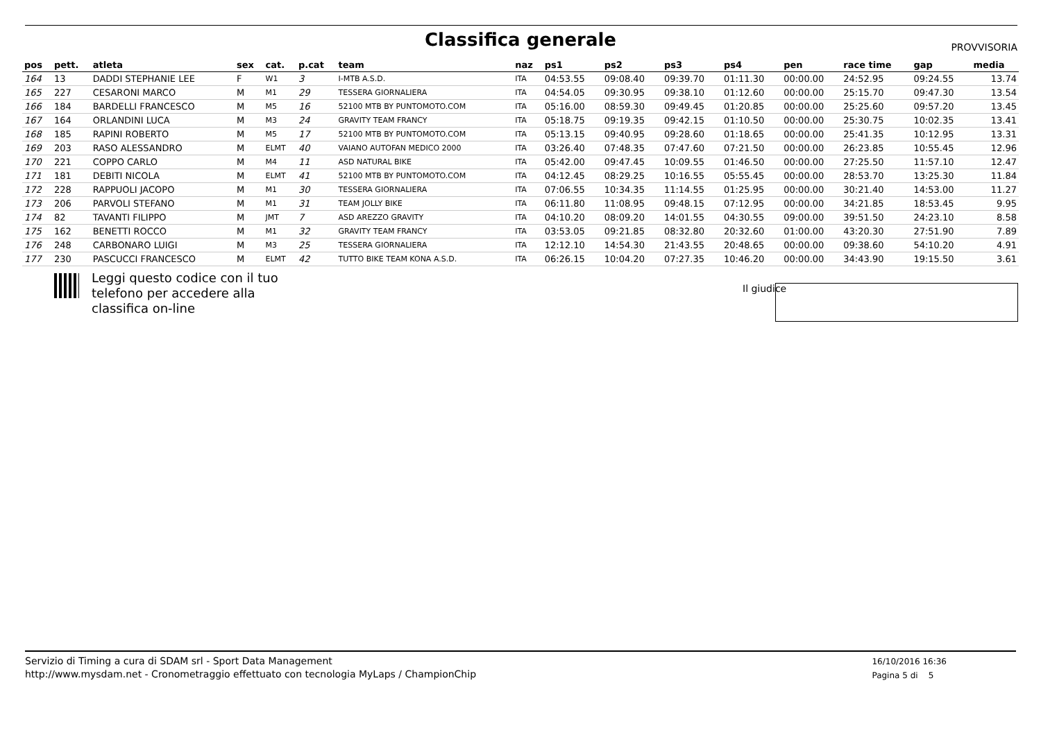Classifica generale
PROVVISORIA
| pos | pett. | atleta | sex | cat. | p.cat | team | naz | ps1 | ps2 | ps3 | ps4 | pen | race time | gap | media |
| --- | --- | --- | --- | --- | --- | --- | --- | --- | --- | --- | --- | --- | --- | --- | --- |
| 164 | 13 | DADDI STEPHANIE LEE | F | W1 | 3 | I-MTB A.S.D. | ITA | 04:53.55 | 09:08.40 | 09:39.70 | 01:11.30 | 00:00.00 | 24:52.95 | 09:24.55 | 13.74 |
| 165 | 227 | CESARONI MARCO | M | M1 | 29 | TESSERA GIORNALIERA | ITA | 04:54.05 | 09:30.95 | 09:38.10 | 01:12.60 | 00:00.00 | 25:15.70 | 09:47.30 | 13.54 |
| 166 | 184 | BARDELLI FRANCESCO | M | M5 | 16 | 52100 MTB BY PUNTOMOTO.COM | ITA | 05:16.00 | 08:59.30 | 09:49.45 | 01:20.85 | 00:00.00 | 25:25.60 | 09:57.20 | 13.45 |
| 167 | 164 | ORLANDINI LUCA | M | M3 | 24 | GRAVITY TEAM FRANCY | ITA | 05:18.75 | 09:19.35 | 09:42.15 | 01:10.50 | 00:00.00 | 25:30.75 | 10:02.35 | 13.41 |
| 168 | 185 | RAPINI ROBERTO | M | M5 | 17 | 52100 MTB BY PUNTOMOTO.COM | ITA | 05:13.15 | 09:40.95 | 09:28.60 | 01:18.65 | 00:00.00 | 25:41.35 | 10:12.95 | 13.31 |
| 169 | 203 | RASO ALESSANDRO | M | ELMT | 40 | VAIANO AUTOFAN MEDICO 2000 | ITA | 03:26.40 | 07:48.35 | 07:47.60 | 07:21.50 | 00:00.00 | 26:23.85 | 10:55.45 | 12.96 |
| 170 | 221 | COPPO CARLO | M | M4 | 11 | ASD NATURAL BIKE | ITA | 05:42.00 | 09:47.45 | 10:09.55 | 01:46.50 | 00:00.00 | 27:25.50 | 11:57.10 | 12.47 |
| 171 | 181 | DEBITI NICOLA | M | ELMT | 41 | 52100 MTB BY PUNTOMOTO.COM | ITA | 04:12.45 | 08:29.25 | 10:16.55 | 05:55.45 | 00:00.00 | 28:53.70 | 13:25.30 | 11.84 |
| 172 | 228 | RAPPUOLI JACOPO | M | M1 | 30 | TESSERA GIORNALIERA | ITA | 07:06.55 | 10:34.35 | 11:14.55 | 01:25.95 | 00:00.00 | 30:21.40 | 14:53.00 | 11.27 |
| 173 | 206 | PARVOLI STEFANO | M | M1 | 31 | TEAM JOLLY BIKE | ITA | 06:11.80 | 11:08.95 | 09:48.15 | 07:12.95 | 00:00.00 | 34:21.85 | 18:53.45 | 9.95 |
| 174 | 82 | TAVANTI FILIPPO | M | JMT | 7 | ASD AREZZO GRAVITY | ITA | 04:10.20 | 08:09.20 | 14:01.55 | 04:30.55 | 09:00.00 | 39:51.50 | 24:23.10 | 8.58 |
| 175 | 162 | BENETTI ROCCO | M | M1 | 32 | GRAVITY TEAM FRANCY | ITA | 03:53.05 | 09:21.85 | 08:32.80 | 20:32.60 | 01:00.00 | 43:20.30 | 27:51.90 | 7.89 |
| 176 | 248 | CARBONARO LUIGI | M | M3 | 25 | TESSERA GIORNALIERA | ITA | 12:12.10 | 14:54.30 | 21:43.55 | 20:48.65 | 00:00.00 | 09:38.60 | 54:10.20 | 4.91 |
| 177 | 230 | PASCUCCI FRANCESCO | M | ELMT | 42 | TUTTO BIKE TEAM KONA A.S.D. | ITA | 06:26.15 | 10:04.20 | 07:27.35 | 10:46.20 | 00:00.00 | 34:43.90 | 19:15.50 | 3.61 |
Leggi questo codice con il tuo
telefono per accedere alla
classifica on-line
Il giudice
Servizio di Timing a cura di SDAM srl - Sport Data Management
http://www.mysdam.net - Cronometraggio effettuato con tecnologia MyLaps / ChampionChip
16/10/2016 16:36
Pagina 5 di 5